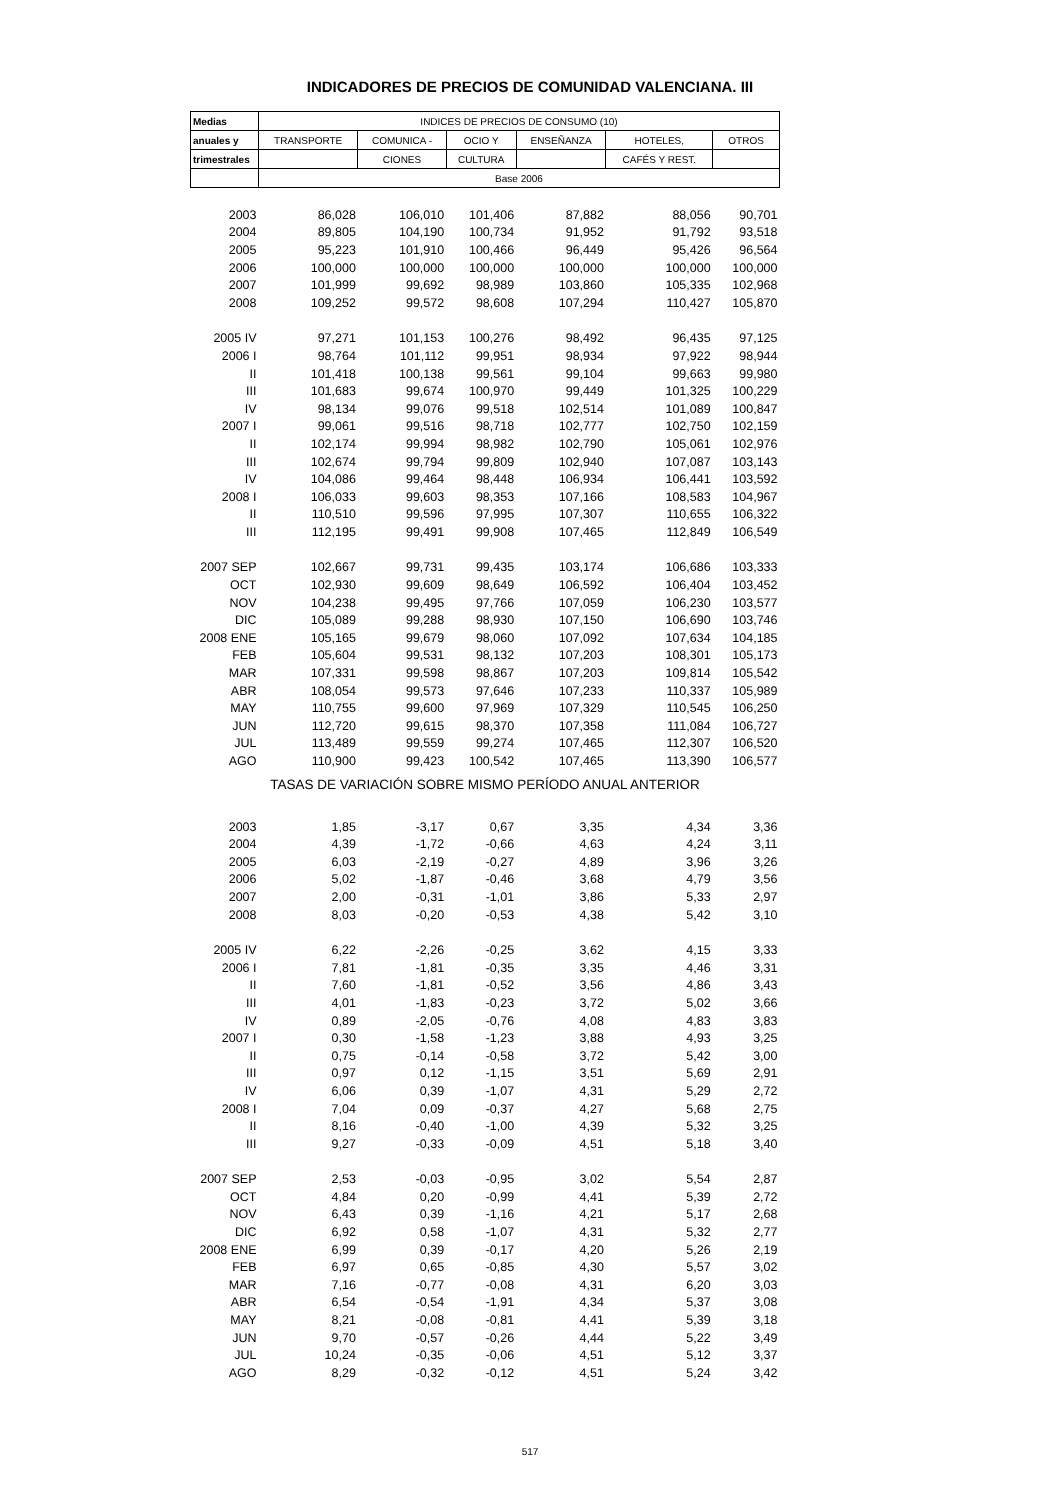INDICADORES DE PRECIOS DE COMUNIDAD VALENCIANA. III
| Medias | INDICES DE PRECIOS DE CONSUMO (10) | | | | | |
| --- | --- | --- | --- | --- | --- | --- |
| anuales y | TRANSPORTE | COMUNICA - | OCIO Y | ENSEÑANZA | HOTELES, | OTROS |
| trimestrales | | CIONES | CULTURA | | CAFÉS Y REST. | |
| | Base 2006 | | | | | |
| 2003 | 86,028 | 106,010 | 101,406 | 87,882 | 88,056 | 90,701 |
| 2004 | 89,805 | 104,190 | 100,734 | 91,952 | 91,792 | 93,518 |
| 2005 | 95,223 | 101,910 | 100,466 | 96,449 | 95,426 | 96,564 |
| 2006 | 100,000 | 100,000 | 100,000 | 100,000 | 100,000 | 100,000 |
| 2007 | 101,999 | 99,692 | 98,989 | 103,860 | 105,335 | 102,968 |
| 2008 | 109,252 | 99,572 | 98,608 | 107,294 | 110,427 | 105,870 |
| 2005 IV | 97,271 | 101,153 | 100,276 | 98,492 | 96,435 | 97,125 |
| 2006 I | 98,764 | 101,112 | 99,951 | 98,934 | 97,922 | 98,944 |
| II | 101,418 | 100,138 | 99,561 | 99,104 | 99,663 | 99,980 |
| III | 101,683 | 99,674 | 100,970 | 99,449 | 101,325 | 100,229 |
| IV | 98,134 | 99,076 | 99,518 | 102,514 | 101,089 | 100,847 |
| 2007 I | 99,061 | 99,516 | 98,718 | 102,777 | 102,750 | 102,159 |
| II | 102,174 | 99,994 | 98,982 | 102,790 | 105,061 | 102,976 |
| III | 102,674 | 99,794 | 99,809 | 102,940 | 107,087 | 103,143 |
| IV | 104,086 | 99,464 | 98,448 | 106,934 | 106,441 | 103,592 |
| 2008 I | 106,033 | 99,603 | 98,353 | 107,166 | 108,583 | 104,967 |
| II | 110,510 | 99,596 | 97,995 | 107,307 | 110,655 | 106,322 |
| III | 112,195 | 99,491 | 99,908 | 107,465 | 112,849 | 106,549 |
| 2007 SEP | 102,667 | 99,731 | 99,435 | 103,174 | 106,686 | 103,333 |
| OCT | 102,930 | 99,609 | 98,649 | 106,592 | 106,404 | 103,452 |
| NOV | 104,238 | 99,495 | 97,766 | 107,059 | 106,230 | 103,577 |
| DIC | 105,089 | 99,288 | 98,930 | 107,150 | 106,690 | 103,746 |
| 2008 ENE | 105,165 | 99,679 | 98,060 | 107,092 | 107,634 | 104,185 |
| FEB | 105,604 | 99,531 | 98,132 | 107,203 | 108,301 | 105,173 |
| MAR | 107,331 | 99,598 | 98,867 | 107,203 | 109,814 | 105,542 |
| ABR | 108,054 | 99,573 | 97,646 | 107,233 | 110,337 | 105,989 |
| MAY | 110,755 | 99,600 | 97,969 | 107,329 | 110,545 | 106,250 |
| JUN | 112,720 | 99,615 | 98,370 | 107,358 | 111,084 | 106,727 |
| JUL | 113,489 | 99,559 | 99,274 | 107,465 | 112,307 | 106,520 |
| AGO | 110,900 | 99,423 | 100,542 | 107,465 | 113,390 | 106,577 |
| TASAS DE VARIACIÓN SOBRE MISMO PERÍODO ANUAL ANTERIOR | | | | | | |
| 2003 | 1,85 | -3,17 | 0,67 | 3,35 | 4,34 | 3,36 |
| 2004 | 4,39 | -1,72 | -0,66 | 4,63 | 4,24 | 3,11 |
| 2005 | 6,03 | -2,19 | -0,27 | 4,89 | 3,96 | 3,26 |
| 2006 | 5,02 | -1,87 | -0,46 | 3,68 | 4,79 | 3,56 |
| 2007 | 2,00 | -0,31 | -1,01 | 3,86 | 5,33 | 2,97 |
| 2008 | 8,03 | -0,20 | -0,53 | 4,38 | 5,42 | 3,10 |
| 2005 IV | 6,22 | -2,26 | -0,25 | 3,62 | 4,15 | 3,33 |
| 2006 I | 7,81 | -1,81 | -0,35 | 3,35 | 4,46 | 3,31 |
| II | 7,60 | -1,81 | -0,52 | 3,56 | 4,86 | 3,43 |
| III | 4,01 | -1,83 | -0,23 | 3,72 | 5,02 | 3,66 |
| IV | 0,89 | -2,05 | -0,76 | 4,08 | 4,83 | 3,83 |
| 2007 I | 0,30 | -1,58 | -1,23 | 3,88 | 4,93 | 3,25 |
| II | 0,75 | -0,14 | -0,58 | 3,72 | 5,42 | 3,00 |
| III | 0,97 | 0,12 | -1,15 | 3,51 | 5,69 | 2,91 |
| IV | 6,06 | 0,39 | -1,07 | 4,31 | 5,29 | 2,72 |
| 2008 I | 7,04 | 0,09 | -0,37 | 4,27 | 5,68 | 2,75 |
| II | 8,16 | -0,40 | -1,00 | 4,39 | 5,32 | 3,25 |
| III | 9,27 | -0,33 | -0,09 | 4,51 | 5,18 | 3,40 |
| 2007 SEP | 2,53 | -0,03 | -0,95 | 3,02 | 5,54 | 2,87 |
| OCT | 4,84 | 0,20 | -0,99 | 4,41 | 5,39 | 2,72 |
| NOV | 6,43 | 0,39 | -1,16 | 4,21 | 5,17 | 2,68 |
| DIC | 6,92 | 0,58 | -1,07 | 4,31 | 5,32 | 2,77 |
| 2008 ENE | 6,99 | 0,39 | -0,17 | 4,20 | 5,26 | 2,19 |
| FEB | 6,97 | 0,65 | -0,85 | 4,30 | 5,57 | 3,02 |
| MAR | 7,16 | -0,77 | -0,08 | 4,31 | 6,20 | 3,03 |
| ABR | 6,54 | -0,54 | -1,91 | 4,34 | 5,37 | 3,08 |
| MAY | 8,21 | -0,08 | -0,81 | 4,41 | 5,39 | 3,18 |
| JUN | 9,70 | -0,57 | -0,26 | 4,44 | 5,22 | 3,49 |
| JUL | 10,24 | -0,35 | -0,06 | 4,51 | 5,12 | 3,37 |
| AGO | 8,29 | -0,32 | -0,12 | 4,51 | 5,24 | 3,42 |
517